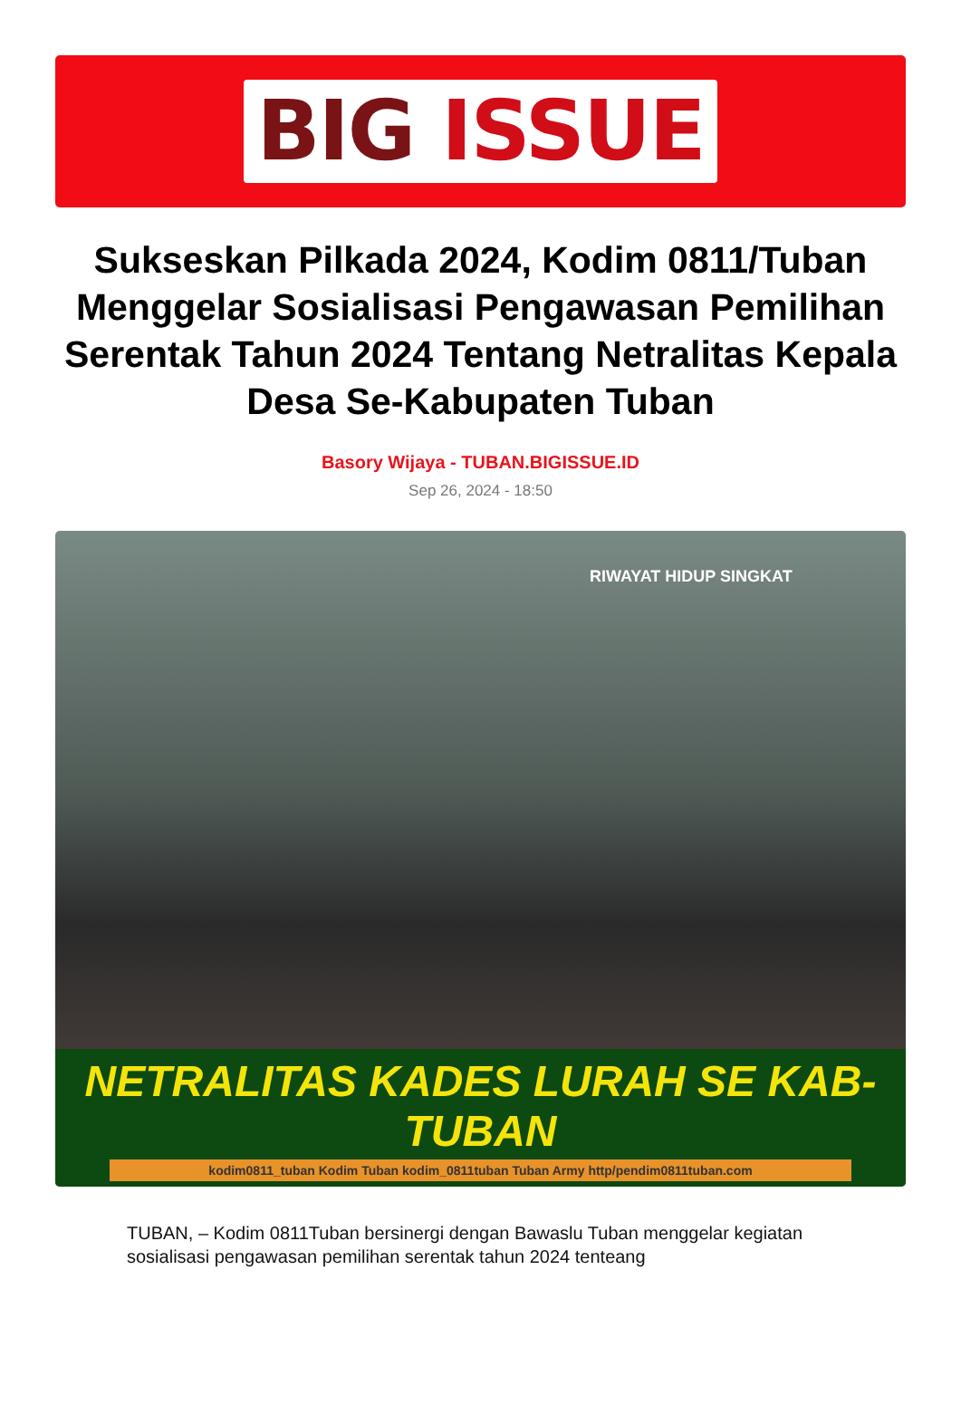BIG ISSUE
Sukseskan Pilkada 2024, Kodim 0811/Tuban Menggelar Sosialisasi Pengawasan Pemilihan Serentak Tahun 2024 Tentang Netralitas Kepala Desa Se-Kabupaten Tuban
Basory Wijaya - TUBAN.BIGISSUE.ID
Sep 26, 2024 - 18:50
RIWAYAT HIDUP SINGKAT
NETRALITAS KADES LURAH SE KAB-TUBAN
kodim0811_tuban Kodim Tuban kodim_0811tuban Tuban Army http/pendim0811tuban.com
TUBAN, – Kodim 0811Tuban bersinergi dengan Bawaslu Tuban menggelar kegiatan sosialisasi pengawasan pemilihan serentak tahun 2024 tenteang